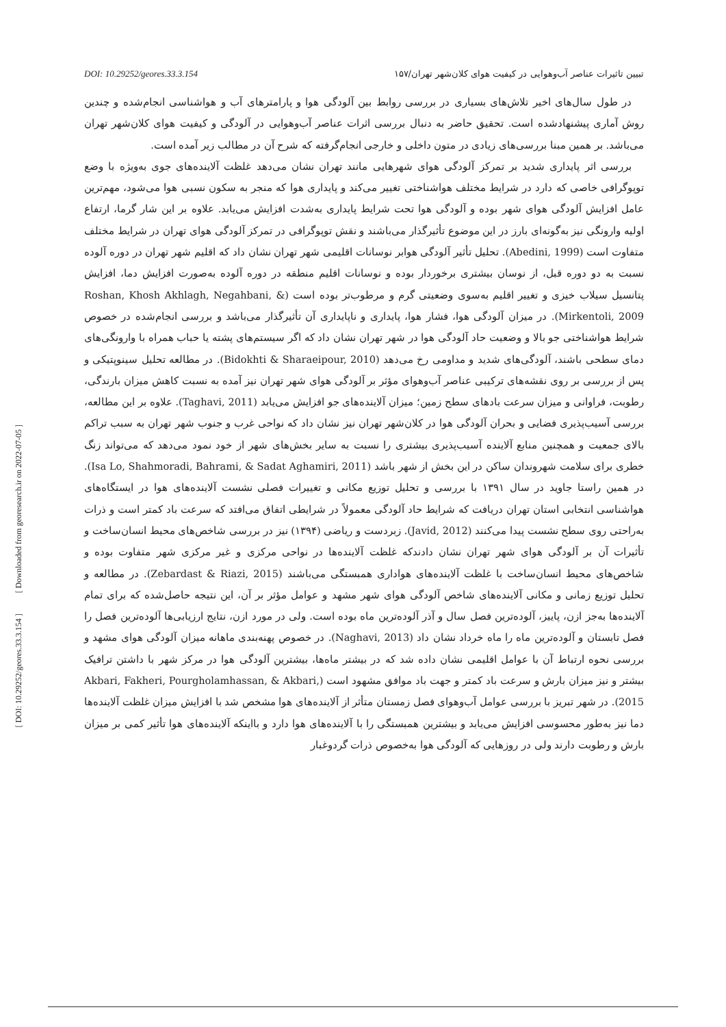[ DOI: 10.29252/geores.33.3.154 ] [ Downloaded from georesearch.ir on 2022-07-05 ]
DOI: 10.29252/geores.33.3.154 تبیین تاثیرات عناصر آب‌وهوایی در کیفیت هوای کلان‌شهر تهران/۱۵۷
در طول سال‌های اخیر تلاش‌های بسیاری در بررسی روابط بین آلودگی هوا و پارامترهای آب و هواشناسی انجام‌شده و چندین روش آماری پیشنهادشده است. تحقیق حاضر به دنبال بررسی اثرات عناصر آب‌وهوایی در آلودگی و کیفیت هوای کلان‌شهر تهران می‌باشد. بر همین مبنا بررسی‌های زیادی در متون داخلی و خارجی انجام‌گرفته که شرح آن در مطالب زیر آمده است.
بررسی اثر پایداری شدید بر تمرکز آلودگی هوای شهرهایی مانند تهران نشان می‌دهد غلظت آلاینده‌های جوی به‌ویژه با وضع توپوگرافی خاصی که دارد در شرایط مختلف هواشناختی تغییر می‌کند و پایداری هوا که منجر به سکون نسبی هوا می‌شود، مهم‌ترین عامل افزایش آلودگی هوای شهر بوده و آلودگی هوا تحت شرایط پایداری به‌شدت افزایش می‌یابد. علاوه بر این شار گرما، ارتفاع اولیه وارونگی نیز به‌گونه‌ای بارز در این موضوع تأثیرگذار می‌باشند و نقش توپوگرافی در تمرکز آلودگی هوای تهران در شرایط مختلف متفاوت است (Abedini, 1999). تحلیل تأثیر آلودگی هوابر نوسانات اقلیمی شهر تهران نشان داد که اقلیم شهر تهران در دوره آلوده نسبت به دو دوره قبل، از نوسان بیشتری برخوردار بوده و نوسانات اقلیم منطقه در دوره آلوده به‌صورت افزایش دما، افزایش پتانسیل سیلاب خیزی و تغییر اقلیم به‌سوی وضعیتی گرم و مرطوب‌تر بوده است (Roshan, Khosh Akhlagh, Negahbani, & Mirkentoli, 2009). در میزان آلودگی هوا، فشار هوا، پایداری و ناپایداری آن تأثیرگذار می‌باشد و بررسی انجام‌شده در خصوص شرایط هواشناختی جو بالا و وضعیت حاد آلودگی هوا در شهر تهران نشان داد که اگر سیستم‌های پشته یا حباب همراه با وارونگی‌های دمای سطحی باشند، آلودگی‌های شدید و مداومی رخ می‌دهد (Bidokhti & Sharaeipour, 2010). در مطالعه تحلیل سینوپتیکی و پس از بررسی بر روی نقشه‌های ترکیبی عناصر آب‌وهوای مؤثر بر آلودگی هوای شهر تهران نیز آمده به نسبت کاهش میزان بارندگی، رطوبت، فراوانی و میزان سرعت بادهای سطح زمین؛ میزان آلاینده‌های جو افزایش می‌یابد (Taghavi, 2011). علاوه بر این مطالعه، بررسی آسیب‌پذیری فضایی و بحران آلودگی هوا در کلان‌شهر تهران نیز نشان داد که نواحی غرب و جنوب شهر تهران به سبب تراکم بالای جمعیت و همچنین منابع آلاینده آسیب‌پذیری بیشتری را نسبت به سایر بخش‌های شهر از خود نمود می‌دهد که می‌تواند زنگ خطری برای سلامت شهروندان ساکن در این بخش از شهر باشد (Isa Lo, Shahmoradi, Bahrami, & Sadat Aghamiri, 2011). در همین راستا جاوید در سال ۱۳۹۱ با بررسی و تحلیل توزیع مکانی و تغییرات فصلی نشست آلاینده‌های هوا در ایستگاه‌های هواشناسی انتخابی استان تهران دریافت که شرایط حاد آلودگی معمولاً در شرایطی اتفاق می‌افتد که سرعت باد کمتر است و ذرات به‌راحتی روی سطح نشست پیدا می‌کنند (Javid, 2012). زبردست و ریاضی (۱۳۹۴) نیز در بررسی شاخص‌های محیط انسان‌ساخت و تأثیرات آن بر آلودگی هوای شهر تهران نشان دادندکه غلظت آلاینده‌ها در نواحی مرکزی و غیر مرکزی شهر متفاوت بوده و شاخص‌های محیط انسان‌ساخت با غلظت آلاینده‌های هواداری همبستگی می‌باشند (Zebardast & Riazi, 2015). در مطالعه و تحلیل توزیع زمانی و مکانی آلاینده‌های شاخص آلودگی هوای شهر مشهد و عوامل مؤثر بر آن، این نتیجه حاصل‌شده که برای تمام آلاینده‌ها به‌جز ازن، پاییز، آلوده‌ترین فصل سال و آذر آلوده‌ترین ماه بوده است. ولی در مورد ازن، نتایج ارزیابی‌ها آلوده‌ترین فصل را فصل تابستان و آلوده‌ترین ماه را ماه خرداد نشان داد (Naghavi, 2013). در خصوص پهنه‌بندی ماهانه میزان آلودگی هوای مشهد و بررسی نحوه ارتباط آن با عوامل اقلیمی نشان داده شد که در بیشتر ماه‌ها، بیشترین آلودگی هوا در مرکز شهر با داشتن ترافیک بیشتر و نیز میزان بارش و سرعت باد کمتر و جهت باد موافق مشهود است (Akbari, Fakheri, Pourgholamhassan, & Akbari, 2015). در شهر تبریز با بررسی عوامل آب‌وهوای فصل زمستان متأثر از آلاینده‌های هوا مشخص شد با افزایش میزان غلظت آلاینده‌ها دما نیز به‌طور محسوسی افزایش می‌یابد و بیشترین همبستگی را با آلاینده‌های هوا دارد و بااینکه آلاینده‌های هوا تأثیر کمی بر میزان بارش و رطوبت دارند ولی در روزهایی که آلودگی هوا به‌خصوص ذرات گردوغبار